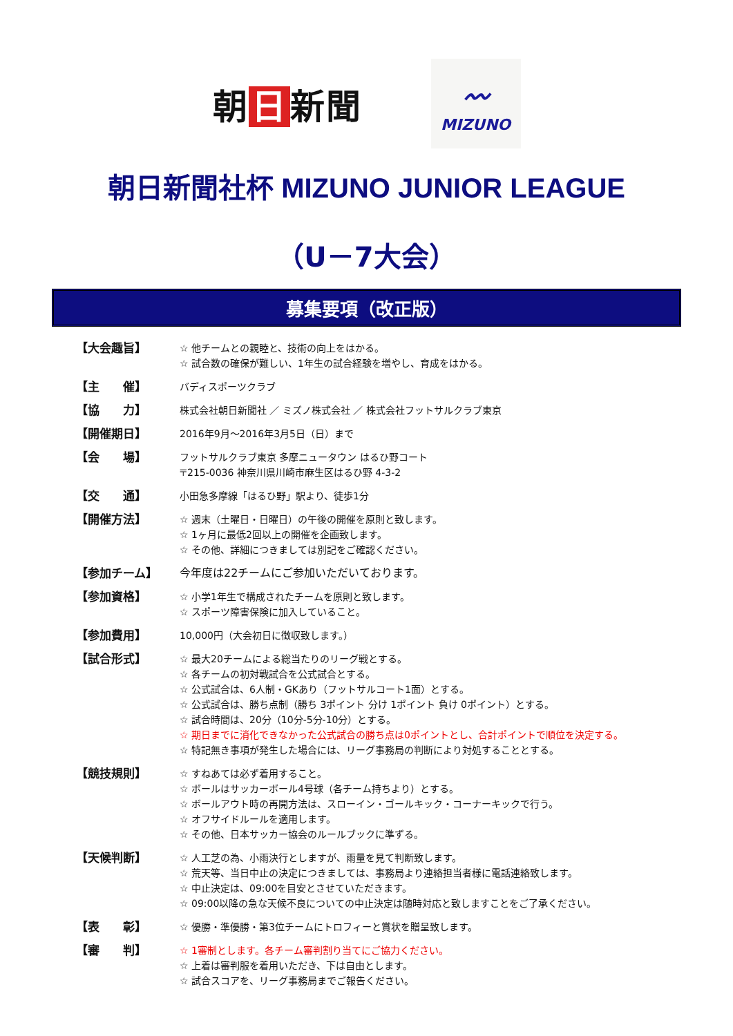朝 日 新聞
〰
MIZUNO
朝日新聞社杯 MIZUNO JUNIOR LEAGUE
（U－7大会）
募集要項（改正版）
【大会趣旨】
☆ 他チームとの親睦と、技術の向上をはかる。
☆ 試合数の確保が難しい、1年生の試合経験を増やし、育成をはかる。
【主　　催】
バディスポーツクラブ
【協　　力】
株式会社朝日新聞社 ／ ミズノ株式会社 ／ 株式会社フットサルクラブ東京
【開催期日】
2016年9月～2016年3月5日（日）まで
【会　　場】
フットサルクラブ東京 多摩ニュータウン はるひ野コート
〒215-0036 神奈川県川崎市麻生区はるひ野 4-3-2
【交　　通】
小田急多摩線「はるひ野」駅より、徒歩1分
【開催方法】
☆ 週末（土曜日・日曜日）の午後の開催を原則と致します。
☆ 1ヶ月に最低2回以上の開催を企画致します。
☆ その他、詳細につきましては別記をご確認ください。
【参加チーム】 今年度は22チームにご参加いただいております。
【参加資格】
☆ 小学1年生で構成されたチームを原則と致します。
☆ スポーツ障害保険に加入していること。
【参加費用】
10,000円（大会初日に徴収致します。）
【試合形式】
☆ 最大20チームによる総当たりのリーグ戦とする。
☆ 各チームの初対戦試合を公式試合とする。
☆ 公式試合は、6人制・GKあり（フットサルコート1面）とする。
☆ 公式試合は、勝ち点制（勝ち 3ポイント 分け 1ポイント 負け 0ポイント）とする。
☆ 試合時間は、20分（10分-5分-10分）とする。
☆ 期日までに消化できなかった公式試合の勝ち点は0ポイントとし、合計ポイントで順位を決定する。
☆ 特記無き事項が発生した場合には、リーグ事務局の判断により対処することとする。
【競技規則】
☆ すねあては必ず着用すること。
☆ ボールはサッカーボール4号球（各チーム持ちより）とする。
☆ ボールアウト時の再開方法は、スローイン・ゴールキック・コーナーキックで行う。
☆ オフサイドルールを適用します。
☆ その他、日本サッカー協会のルールブックに準ずる。
【天候判断】
☆ 人工芝の為、小雨決行としますが、雨量を見て判断致します。
☆ 荒天等、当日中止の決定につきましては、事務局より連絡担当者様に電話連絡致します。
☆ 中止決定は、09:00を目安とさせていただきます。
☆ 09:00以降の急な天候不良についての中止決定は随時対応と致しますことをご了承ください。
【表　　彰】
☆ 優勝・準優勝・第3位チームにトロフィーと賞状を贈呈致します。
【審　　判】
☆ 1審制とします。各チーム審判割り当てにご協力ください。
☆ 上着は審判服を着用いただき、下は自由とします。
☆ 試合スコアを、リーグ事務局までご報告ください。